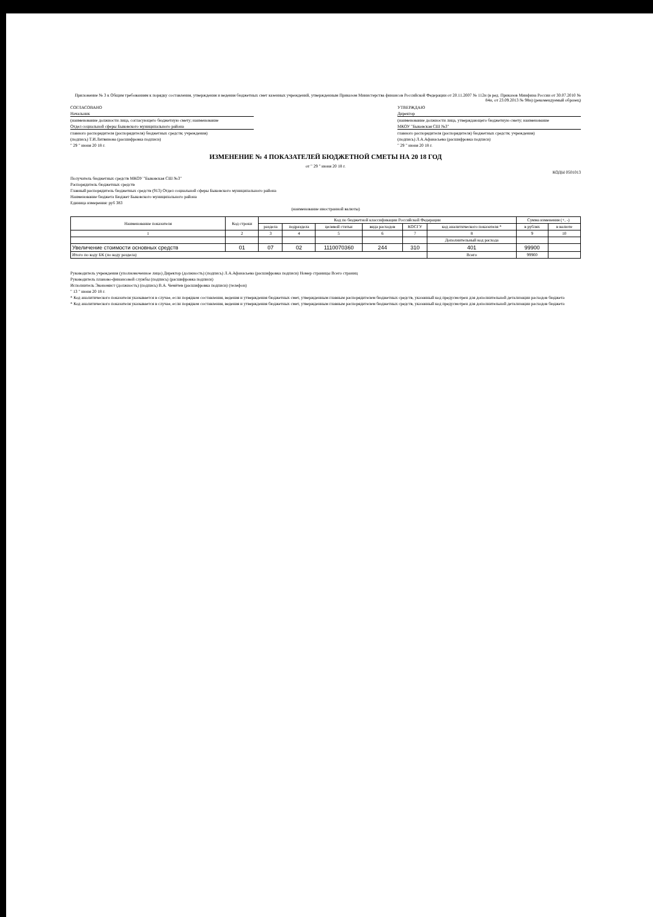Приложение № 3 к Общим требованиям к порядку составления, утверждения и ведения бюджетных смет казенных учреждений, утвержденным Приказом Министерства финансов Российской Федерации от 20.11.2007 № 112н (в ред. Приказов Минфина России от 30.07.2010 № 84н, от 23.09.2013 № 98н) (рекомендуемый образец)
СОГЛАСОВАНО
Начальник
(наименование должности лица, согласующего бюджетную смету; наименование
Отдел социальной сферы Быковского муниципального района
главного распорядителя (распорядителя) бюджетных средств; учреждения)
(подпись) Т.И.Литвинова (расшифровка подписи)
" 29 " июня 20 18 г.
УТВЕРЖДАЮ
Директор
(наименование должности лица, утверждающего бюджетную смету; наименование
МКОУ "Быковская СШ №3"
главного распорядителя (распорядителя) бюджетных средств; учреждения)
(подпись) Л.А.Афанасьева (расшифровка подписи)
" 29 " июня 20 18 г.
ИЗМЕНЕНИЕ № 4 ПОКАЗАТЕЛЕЙ БЮДЖЕТНОЙ СМЕТЫ НА 20 18 ГОД
от " 29 " июня 20 18 г.
КОДЫ 0501013
Получатель бюджетных средств МКОУ "Быковская СШ №3"
Распорядитель бюджетных средств
Главный распорядитель бюджетных средств (913) Отдел социальной сферы Быковского муниципального района
Наименование бюджета Бюджет Быковского муниципального района
Единица измерения: руб 383
(наименование иностранной валюты)
| Наименование показателя | Код строки | Код по бюджетной классификации Российской Федерации | | | | | | Сумма изменения (+, -) | |
| --- | --- | --- | --- | --- | --- | --- | --- | --- | --- |
| | | раздела | подраздела | целевой статьи | вида расходов | КОСГУ | код аналитического показателя * | в рублях | в валюте |
| 1 | 2 | 3 | 4 | 5 | 6 | 7 | 8 | 9 | 10 |
| | | | | | | | Дополнительный код расхода | | |
| Увеличение стоимости основных средств | 01 | 07 | 02 | 1110070360 | 244 | 310 | 401 | 99900 | |
| Итого по коду БК (по коду раздела) | | | | | | | Всего | 99900 | |
Руководитель учреждения (уполномоченное лицо) Директор (должность) (подпись) Л.А.Афанасьева (расшифровка подписи) Номер страницы Всего страниц
Руководитель планово-финансовой службы (подпись) (расшифровка подписи)
Исполнитель Экономист (должность) (подпись) В.А. Чемётев (расшифровка подписи) (телефон)
" 13 " июня 20 18 г.
* Код аналитического показателя указывается в случае, если порядком составления, ведения и утверждения бюджетных смет, утвержденным главным распорядителем бюджетных средств, указанный код предусмотрен для дополнительной детализации расходов бюджета
* Код аналитического показателя указывается в случае, если порядком составления, ведения и утверждения бюджетных смет, утвержденным главным распорядителем бюджетных средств, указанный код предусмотрен для дополнительной детализации расходов бюджета